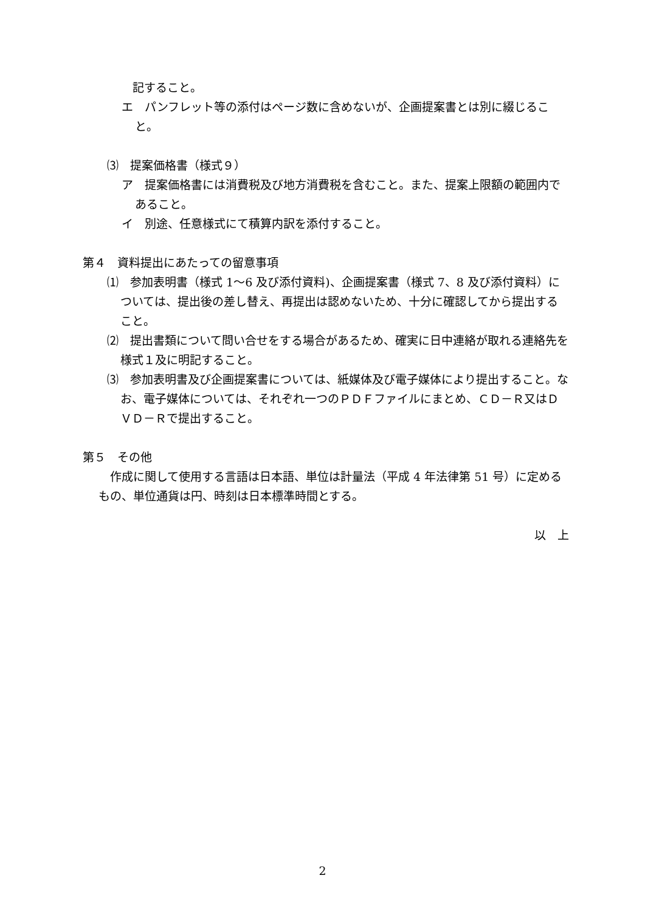記すること。
エ　パンフレット等の添付はページ数に含めないが、企画提案書とは別に綴じること。
⑶　提案価格書（様式９）
ア　提案価格書には消費税及び地方消費税を含むこと。また、提案上限額の範囲内であること。
イ　別途、任意様式にて積算内訳を添付すること。
第４　資料提出にあたっての留意事項
⑴　参加表明書（様式 1～6 及び添付資料)、企画提案書（様式 7、8 及び添付資料）については、提出後の差し替え、再提出は認めないため、十分に確認してから提出すること。
⑵　提出書類について問い合せをする場合があるため、確実に日中連絡が取れる連絡先を様式１及に明記すること。
⑶　参加表明書及び企画提案書については、紙媒体及び電子媒体により提出すること。なお、電子媒体については、それぞれ一つのＰＤＦファイルにまとめ、ＣＤ－Ｒ又はＤＶＤ－Ｒで提出すること。
第５　その他
作成に関して使用する言語は日本語、単位は計量法（平成 4 年法律第 51 号）に定めるもの、単位通貨は円、時刻は日本標準時間とする。
以　上
2